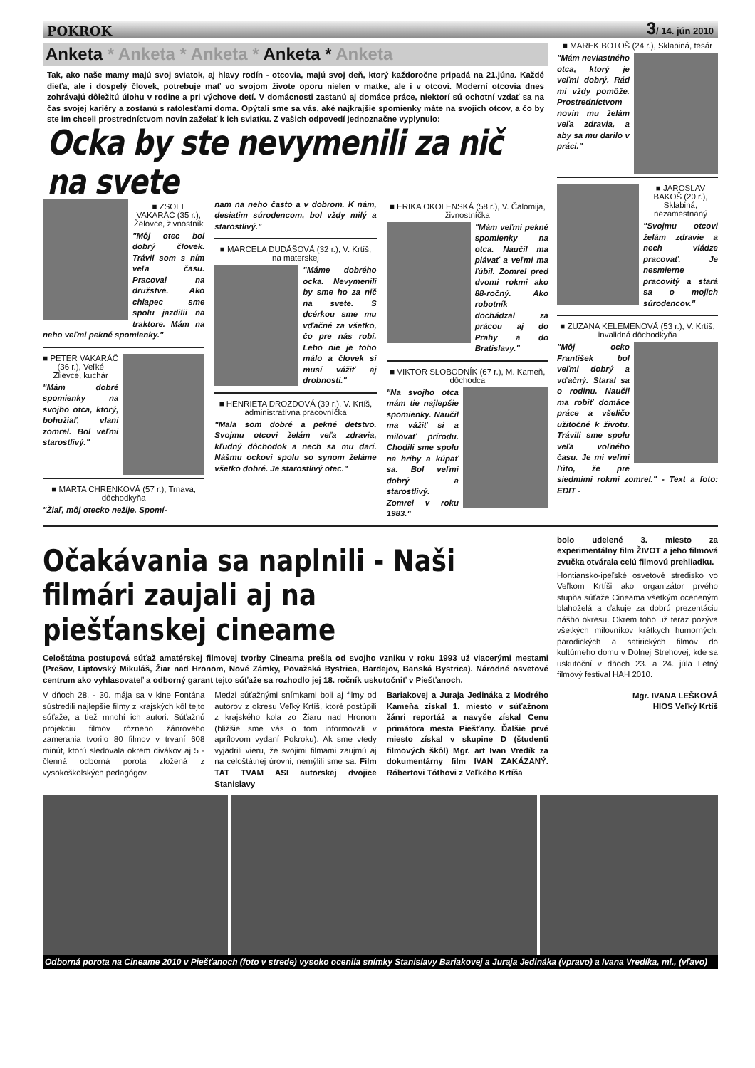POKROK 3/ 14. jún 2010
Anketa * Anketa * Anketa * Anketa * Anketa
Tak, ako naše mamy majú svoj sviatok, aj hlavy rodín - otcovia, majú svoj deň, ktorý každoročne pripadá na 21.júna. Každé dieťa, ale i dospelý človek, potrebuje mať vo svojom živote oporu nielen v matke, ale i v otcovi. Moderní otcovia dnes zohrávajú dôležitú úlohu v rodine a pri výchove detí. V domácnosti zastanú aj domáce práce, niektorí sú ochotní vzdať sa na čas svojej kariéry a zostanú s ratolesťami doma. Opýtali sme sa vás, aké najkrajšie spomienky máte na svojich otcov, a čo by ste im chceli prostredníctvom novín zaželať k ich sviatku. Z vašich odpovedí jednoznačne vyplynulo:
Ocka by ste nevymenili za nič na svete
■ ZSOLT VAKARÁČ (35 r.), Želovce, živnostník
"Môj otec bol dobrý človek. Trávil som s ním veľa času. Pracoval na družstve. Ako chlapec sme spolu jazdilii na traktore. Mám na neho veľmi pekné spomienky."
■ PETER VAKARÁČ (36 r.), Veľké Zlievce, kuchár
"Mám dobré spomienky na svojho otca, ktorý, bohužiaľ, vlani zomrel. Bol veľmi starostlivý."
■ MARTA CHRENKOVÁ (57 r.), Trnava, dôchodkyňa
"Žiaľ, môj otecko nežije. Spomí-
nam na neho často a v dobrom. K nám, desiatim súrodencom, bol vždy milý a starostlivý."
■ MARCELA DUDÁŠOVÁ (32 r.), V. Krtíš, na materskej
"Máme dobrého ocka. Nevymenili by sme ho za nič na svete. S dcérkou sme mu vďačné za všetko, čo pre nás robí. Lebo nie je toho málo a človek si musí vážiť aj drobnosti."
■ HENRIETA DROZDOVÁ (39 r.), V. Krtíš, administratívna pracovníčka
"Mala som dobré a pekné detstvo. Svojmu otcovi želám veľa zdravia, kľudný dôchodok a nech sa mu darí. Nášmu ockovi spolu so synom želáme všetko dobré. Je starostlivý otec."
■ ERIKA OKOLENSKÁ (58 r.), V. Čalomija, živnostníčka
"Mám veľmi pekné spomienky na otca. Naučil ma plávať a veľmi ma ľúbil. Zomrel pred dvomi rokmi ako 88-ročný. Ako robotník dochádzal za prácou aj do Prahy a do Bratislavy."
■ VIKTOR SLOBODNÍK (67 r.), M. Kameň, dôchodca
"Na svojho otca mám tie najlepšie spomienky. Naučil ma vážiť si a milovať prírodu. Chodili sme spolu na hríby a kúpať sa. Bol veľmi dobrý a starostlivý. Zomrel v roku 1983."
■ MAREK BOTOŠ (24 r.), Sklabiná, tesár
"Mám nevlastného otca, ktorý je veľmi dobrý. Rád mi vždy pomôže. Prostredníctvom novín mu želám veľa zdravia, a aby sa mu darilo v práci."
■ JAROSLAV BAKOŠ (20 r.), Sklabiná, nezamestnaný
"Svojmu otcovi želám zdravie a nech vládze pracovať. Je nesmierne pracovitý a stará sa o mojich súrodencov."
■ ZUZANA KELEMENOVÁ (53 r.), V. Krtíš, invalidná dôchodkyňa
"Môj ocko František bol veľmi dobrý a vďačný. Staral sa o rodinu. Naučil ma robiť domáce práce a všeličo užitočné k životu. Trávili sme spolu veľa voľného času. Je mi veľmi ľúto, že pre siedmimi rokmi zomrel." - Text a foto: EDIT -
Očakávania sa naplnili - Naši filmári zaujali aj na piešťanskej cineame
Celoštátna postupová súťaž amatérskej filmovej tvorby Cineama prešla od svojho vzniku v roku 1993 už viacerými mestami (Prešov, Liptovský Mikuláš, Žiar nad Hronom, Nové Zámky, Považská Bystrica, Bardejov, Banská Bystrica). Národné osvetové centrum ako vyhlasovateľ a odborný garant tejto súťaže sa rozhodlo jej 18. ročník uskutočniť v Piešťanoch.
V dňoch 28. - 30. mája sa v kine Fontána sústredili najlepšie filmy z krajských kôl tejto súťaže, a tiež mnohí ich autori. Súťažnú projekciu filmov rôzneho žánrového zamerania tvorilo 80 filmov v trvaní 608 minút, ktorú sledovala okrem divákov aj 5 - členná odborná porota zložená z vysokoškolských pedagógov.
Medzi súťažnými snímkami boli aj filmy od autorov z okresu Veľký Krtíš, ktoré postúpili z krajského kola zo Žiaru nad Hronom (bližšie sme vás o tom informovali v aprílovom vydaní Pokroku). Ak sme vtedy vyjadrili vieru, že svojimi filmami zaujmú aj na celoštátnej úrovni, nemýlili sme sa. Film TAT TVAM ASI autorskej dvojice Stanislavy
Bariakovej a Juraja Jedináka z Modrého Kameňa získal 1. miesto v súťažnom žánri reportáž a navyše získal Cenu primátora mesta Piešťany. Ďalšie prvé miesto získal v skupine D (študenti filmových škôl) Mgr. art Ivan Vredík za dokumentárny film IVAN ZAKÁZANÝ. Róbertovi Tóthovi z Veľkého Krtíša
bolo udelené 3. miesto za experimentálny film ŽIVOT a jeho filmová zvučka otvárala celú filmovú prehliadku.
Hontiansko-ipeľské osvetové stredisko vo Veľkom Krtíši ako organizátor prvého stupňa súťaže Cineama všetkým oceneným blahoželá a ďakuje za dobrú prezentáciu nášho okresu. Okrem toho už teraz pozýva všetkých milovníkov krátkych humorných, parodických a satirických filmov do kultúrneho domu v Dolnej Strehovej, kde sa uskutoční v dňoch 23. a 24. júla Letný filmový festival HAH 2010.
Mgr. IVANA LEŠKOVÁ
HIOS Veľký Krtíš
Odborná porota na Cineame 2010 v Piešťanoch (foto v strede) vysoko ocenila snímky Stanislavy Bariakovej a Juraja Jedináka (vpravo) a Ivana Vredíka, ml., (vľavo)